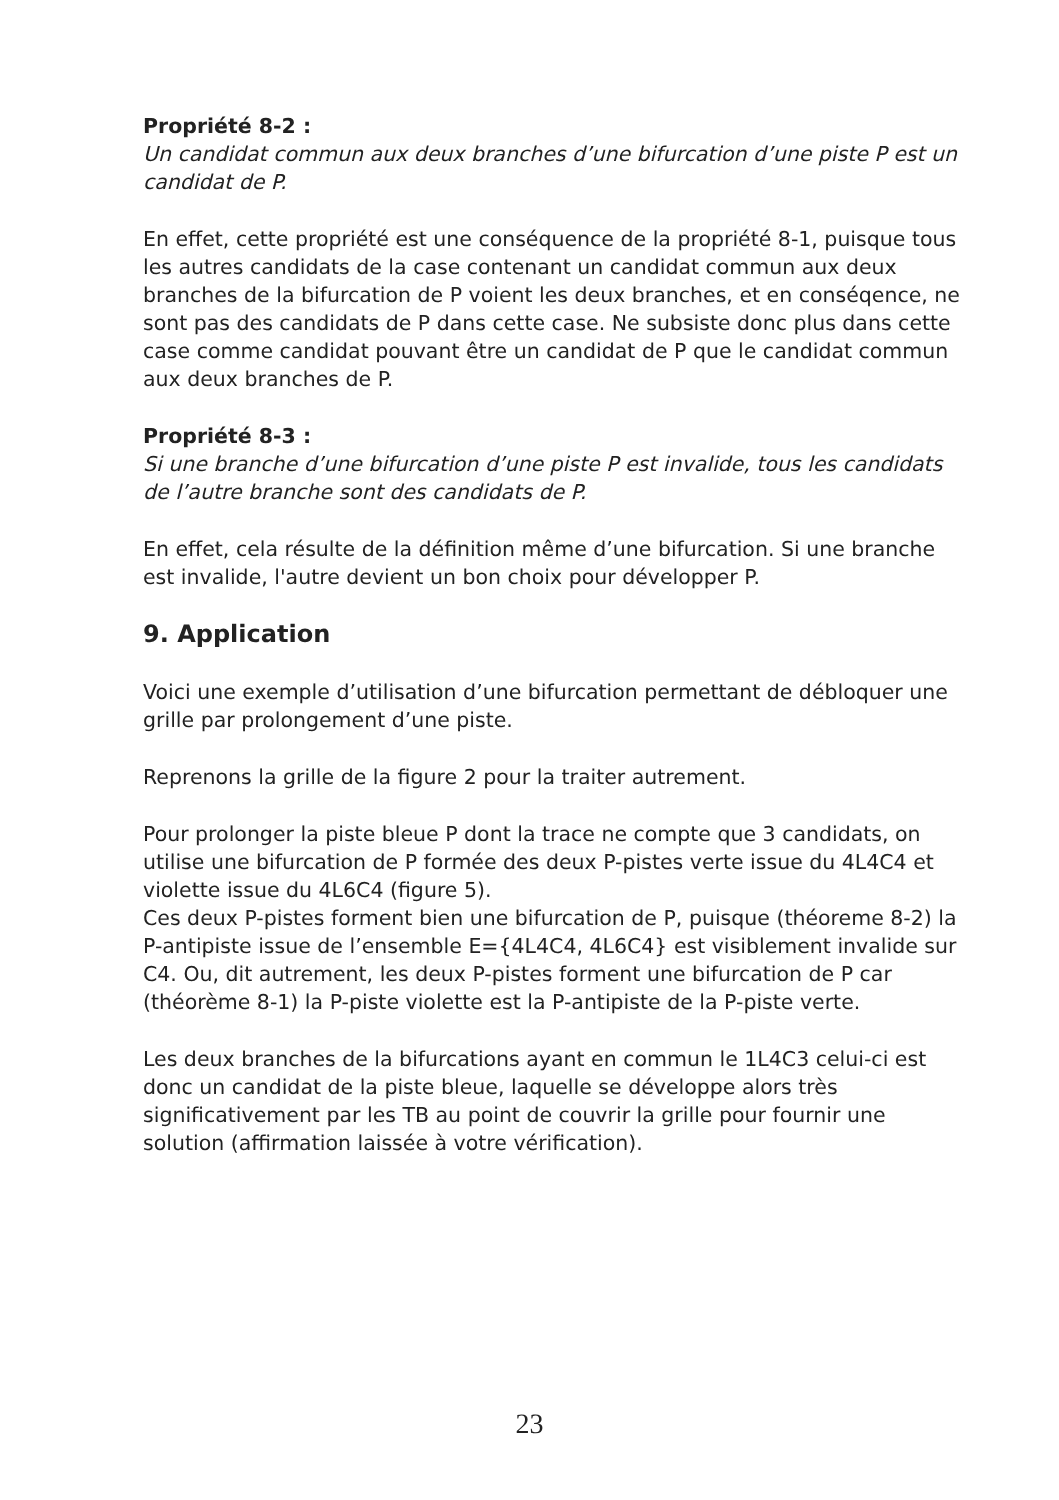Propriété 8-2 :
Un candidat commun aux deux branches d’une bifurcation d’une piste P est un candidat de P.
En effet, cette propriété est une conséquence de la propriété 8-1, puisque tous les autres candidats de la case contenant un candidat commun aux deux branches de la bifurcation de P voient les deux branches, et en conséqence, ne sont pas des candidats de P dans cette case. Ne subsiste donc plus dans cette case comme candidat pouvant être un candidat de P que le candidat commun aux deux branches de P.
Propriété 8-3 :
Si une branche d’une bifurcation d’une piste P est invalide, tous les candidats de l’autre branche sont des candidats de P.
En effet, cela résulte de la définition même d’une bifurcation. Si une branche est invalide, l'autre devient un bon choix pour développer P.
9. Application
Voici une exemple d’utilisation d’une bifurcation permettant de débloquer une grille par prolongement d’une piste.
Reprenons la grille de la figure 2 pour la traiter autrement.
Pour prolonger la piste bleue P dont la trace ne compte que 3 candidats, on utilise une bifurcation de P formée des deux P-pistes verte issue du 4L4C4 et violette issue du 4L6C4 (figure 5).
Ces deux P-pistes forment bien une bifurcation de P, puisque (théoreme 8-2) la P-antipiste issue de l’ensemble E={4L4C4, 4L6C4} est visiblement invalide sur C4. Ou, dit autrement, les deux P-pistes forment une bifurcation de P car (théorème 8-1) la P-piste violette est la P-antipiste de la P-piste verte.
Les deux branches de la bifurcations ayant en commun le 1L4C3 celui-ci est donc un candidat de la piste bleue, laquelle se développe alors très significativement par les TB au point de couvrir la grille pour fournir une solution (affirmation laissée à votre vérification).
23